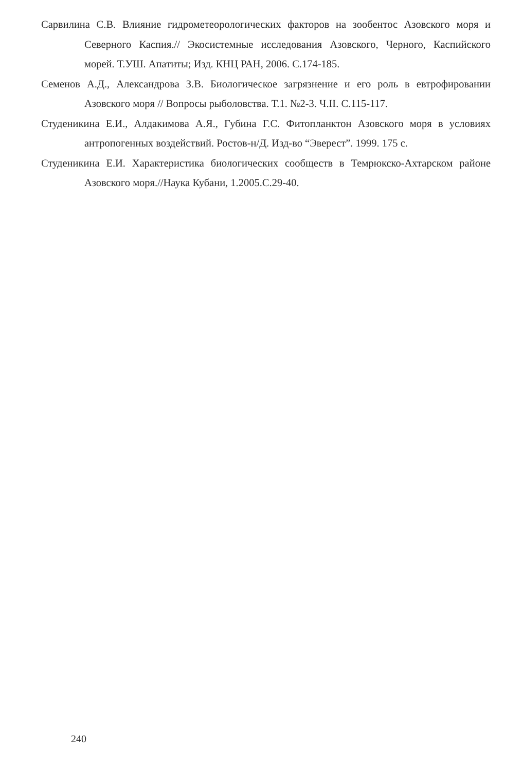Сарвилина С.В. Влияние гидрометеорологических факторов на зообентос Азовского моря и Северного Каспия.// Экосистемные исследования Азовского, Черного, Каспийского морей. Т.УШ. Апатиты; Изд. КНЦ РАН, 2006. С.174-185.
Семенов А.Д., Александрова З.В. Биологическое загрязнение и его роль в евтрофировании Азовского моря // Вопросы рыболовства. Т.1. №2-3. Ч.II. С.115-117.
Студеникина Е.И., Алдакимова А.Я., Губина Г.С. Фитопланктон Азовского моря в условиях антропогенных воздействий. Ростов-н/Д. Изд-во “Эверест”. 1999. 175 с.
Студеникина Е.И. Характеристика биологических сообществ в Темрюкско-Ахтарском районе Азовского моря.//Наука Кубани, 1.2005.С.29-40.
240